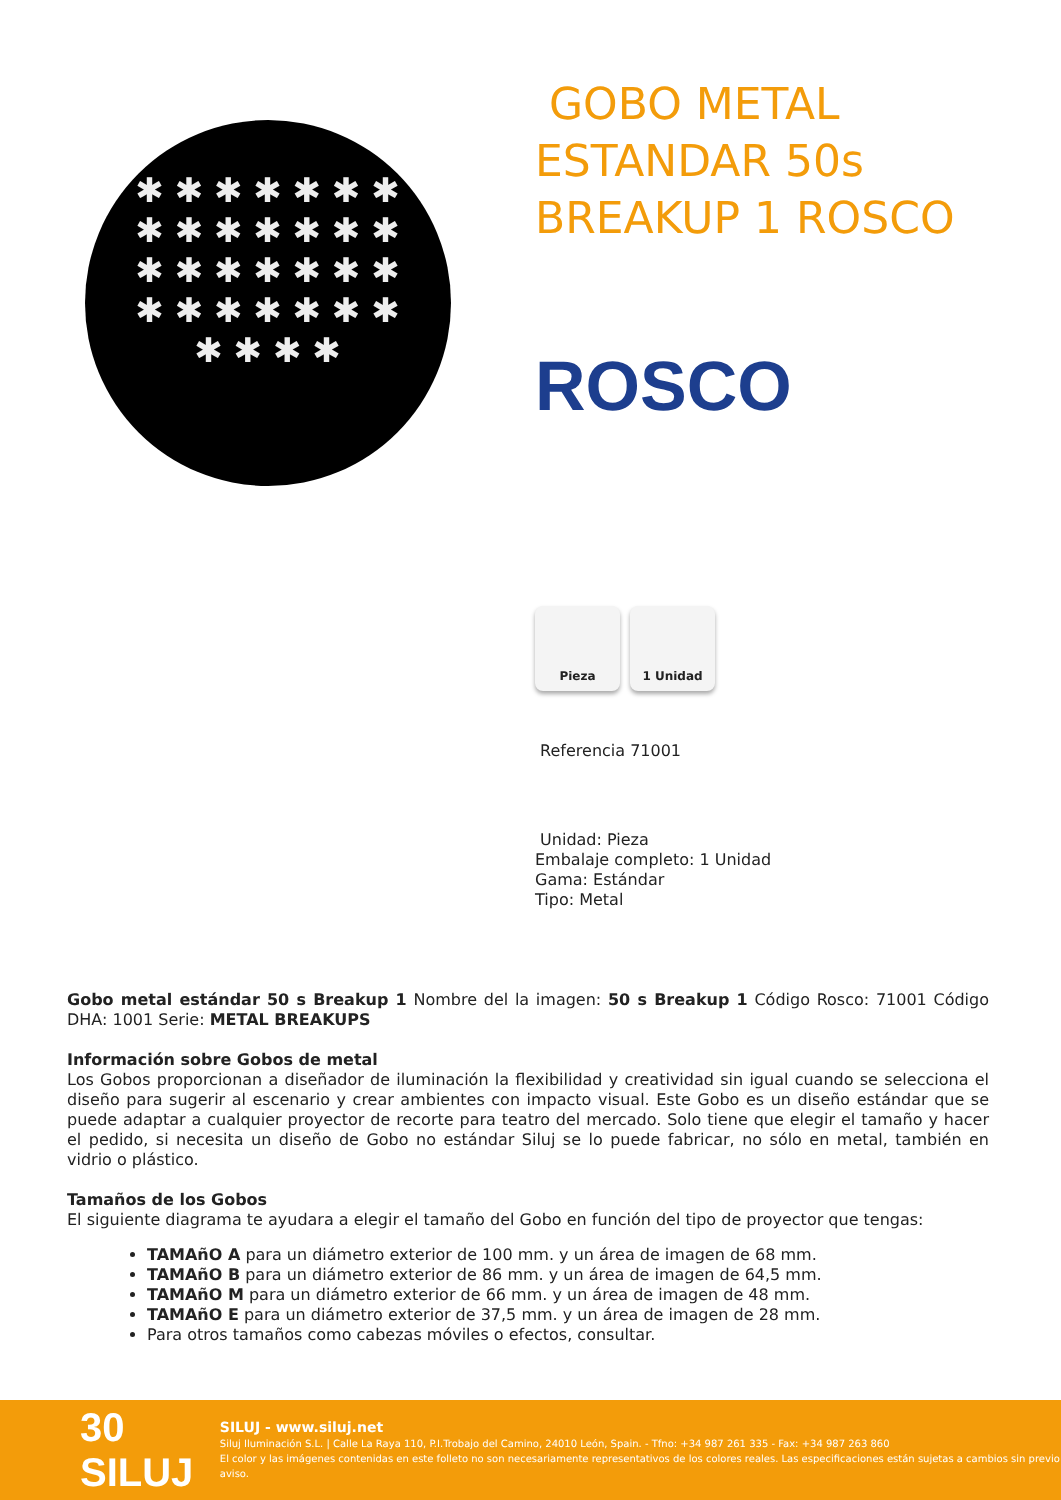✱ ✱ ✱ ✱ ✱ ✱ ✱ ✱ ✱ ✱ ✱ ✱ ✱ ✱ ✱ ✱ ✱ ✱ ✱ ✱ ✱ ✱ ✱ ✱ ✱ ✱ ✱ ✱ ✱ ✱ ✱ ✱
GOBO METAL ESTANDAR 50s BREAKUP 1 ROSCO
ROSCO
Pieza 1 Unidad
Referencia 71001
Unidad: Pieza
Embalaje completo: 1 Unidad
Gama: Estándar
Tipo: Metal
Gobo metal estándar 50 s Breakup 1 Nombre del la imagen: 50 s Breakup 1 Código Rosco: 71001 Código DHA: 1001 Serie: METAL BREAKUPS
Información sobre Gobos de metal
Los Gobos proporcionan a diseñador de iluminación la flexibilidad y creatividad sin igual cuando se selecciona el diseño para sugerir al escenario y crear ambientes con impacto visual. Este Gobo es un diseño estándar que se puede adaptar a cualquier proyector de recorte para teatro del mercado. Solo tiene que elegir el tamaño y hacer el pedido, si necesita un diseño de Gobo no estándar Siluj se lo puede fabricar, no sólo en metal, también en vidrio o plástico.
Tamaños de los Gobos
El siguiente diagrama te ayudara a elegir el tamaño del Gobo en función del tipo de proyector que tengas:
TAMAñO A para un diámetro exterior de 100 mm. y un área de imagen de 68 mm.
TAMAñO B para un diámetro exterior de 86 mm. y un área de imagen de 64,5 mm.
TAMAñO M para un diámetro exterior de 66 mm. y un área de imagen de 48 mm.
TAMAñO E para un diámetro exterior de 37,5 mm. y un área de imagen de 28 mm.
Para otros tamaños como cabezas móviles o efectos, consultar.
30 SILUJ
SILUJ - www.siluj.net
Siluj Iluminación S.L. | Calle La Raya 110, P.I.Trobajo del Camino, 24010 León, Spain. - Tfno: +34 987 261 335 - Fax: +34 987 263 860
El color y las imágenes contenidas en este folleto no son necesariamente representativos de los colores reales. Las especificaciones están sujetas a cambios sin previo aviso.